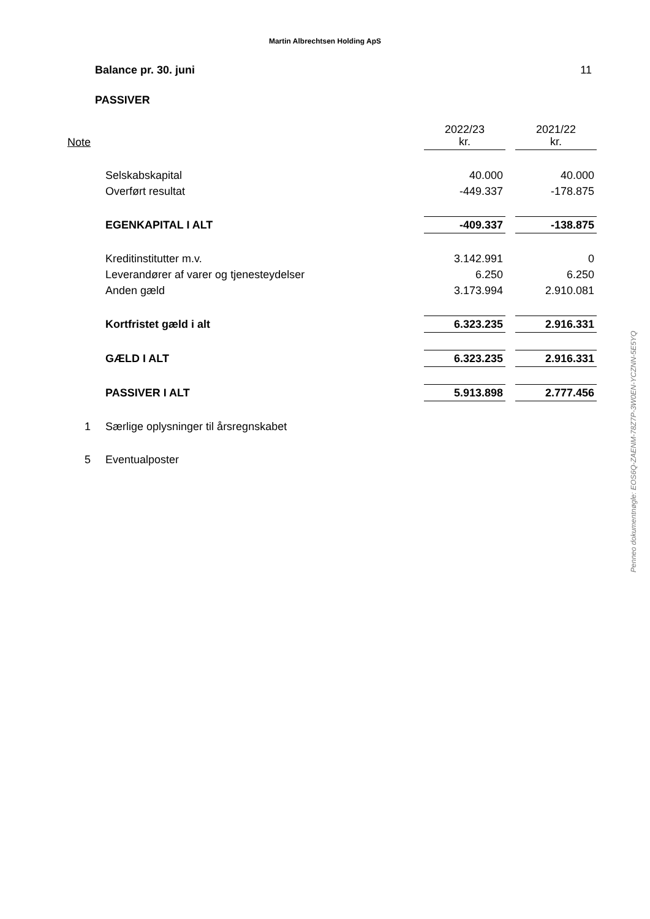Martin Albrechtsen Holding ApS
Balance pr. 30. juni 11
PASSIVER
| Note | | 2022/23 kr. | 2021/22 kr. |
| | Selskabskapital | 40.000 | 40.000 |
| | Overført resultat | -449.337 | -178.875 |
| | EGENKAPITAL I ALT | -409.337 | -138.875 |
| | Kreditinstitutter m.v. | 3.142.991 | 0 |
| | Leverandører af varer og tjenesteydelser | 6.250 | 6.250 |
| | Anden gæld | 3.173.994 | 2.910.081 |
| | Kortfristet gæld i alt | 6.323.235 | 2.916.331 |
| | GÆLD I ALT | 6.323.235 | 2.916.331 |
| | PASSIVER I ALT | 5.913.898 | 2.777.456 |
| 1 | Særlige oplysninger til årsregnskabet | | |
| 5 | Eventualposter | | |
Penneo dokumentnøgle: EOS6Q-ZAENM-78Z7P-3W0EN-YCZNN-5E5YQ